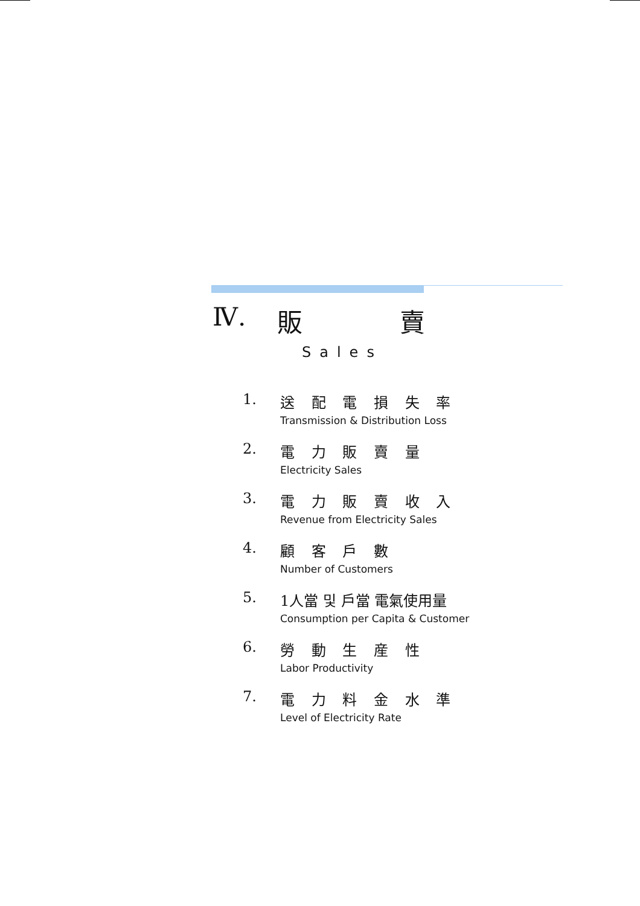Ⅳ. 販 賣
Sales
1. 送 配 電 損 失 率
Transmission & Distribution Loss
2. 電 力 販 賣 量
Electricity Sales
3. 電 力 販 賣 收 入
Revenue from Electricity Sales
4. 顧 客 戶 數
Number of Customers
5. 1人當 및 戶當 電氣使用量
Consumption per Capita & Customer
6. 勞 動 生 産 性
Labor Productivity
7. 電 力 料 金 水 準
Level of Electricity Rate